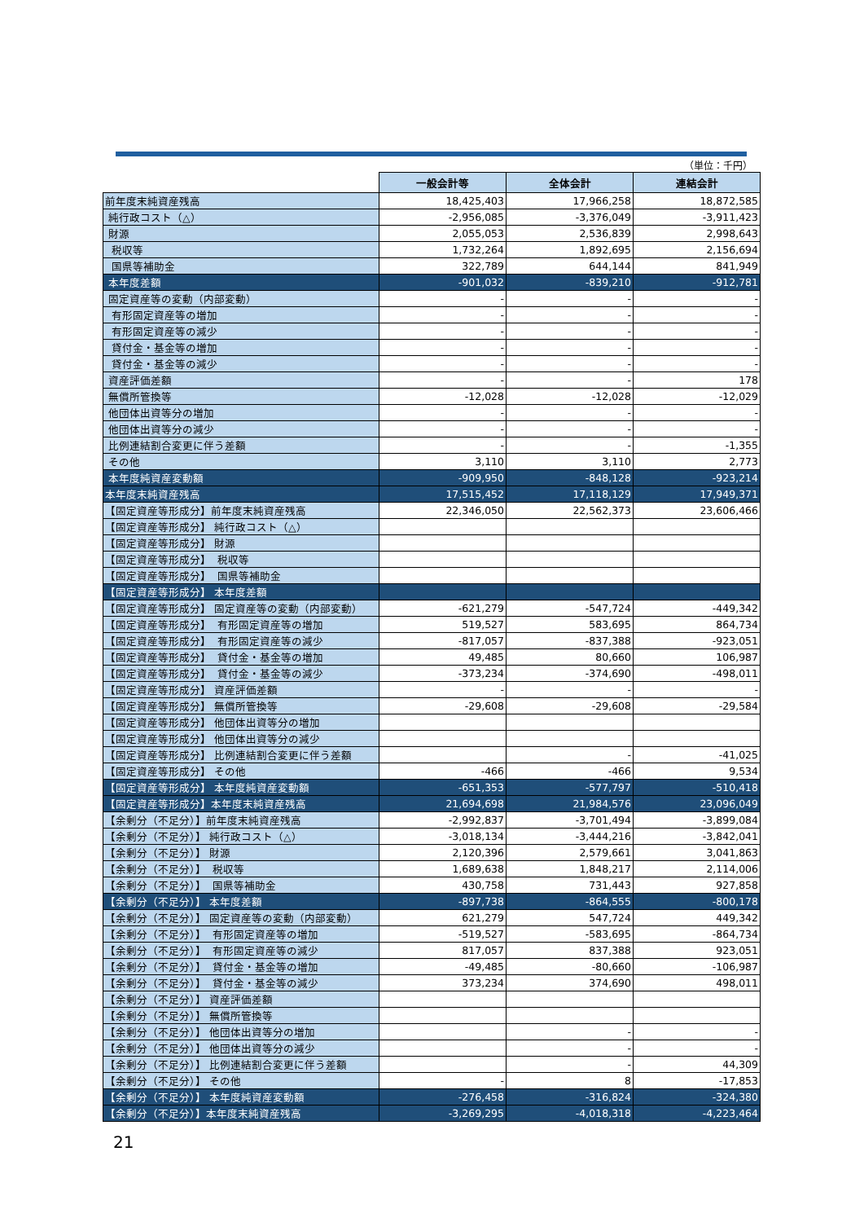（単位：千円）
| | 一般会計等 | 全体会計 | 連結会計 |
| 前年度末純資産残高 | 18,425,403 | 17,966,258 | 18,872,585 |
| 純行政コスト（△） | -2,956,085 | -3,376,049 | -3,911,423 |
| 財源 | 2,055,053 | 2,536,839 | 2,998,643 |
| 税収等 | 1,732,264 | 1,892,695 | 2,156,694 |
| 国県等補助金 | 322,789 | 644,144 | 841,949 |
| 本年度差額 | -901,032 | -839,210 | -912,781 |
| 固定資産等の変動（内部変動） | - | - | - |
| 有形固定資産等の増加 | - | - | - |
| 有形固定資産等の減少 | - | - | - |
| 貸付金・基金等の増加 | - | - | - |
| 貸付金・基金等の減少 | - | - | - |
| 資産評価差額 | - | - | 178 |
| 無償所管換等 | -12,028 | -12,028 | -12,029 |
| 他団体出資等分の増加 | - | - | - |
| 他団体出資等分の減少 | - | - | - |
| 比例連結割合変更に伴う差額 | - | - | -1,355 |
| その他 | 3,110 | 3,110 | 2,773 |
| 本年度純資産変動額 | -909,950 | -848,128 | -923,214 |
| 本年度末純資産残高 | 17,515,452 | 17,118,129 | 17,949,371 |
| 【固定資産等形成分】前年度末純資産残高 | 22,346,050 | 22,562,373 | 23,606,466 |
| 【固定資産等形成分】 純行政コスト（△） | | | |
| 【固定資産等形成分】 財源 | | | |
| 【固定資産等形成分】 税収等 | | | |
| 【固定資産等形成分】 国県等補助金 | | | |
| 【固定資産等形成分】 本年度差額 | | | |
| 【固定資産等形成分】 固定資産等の変動（内部変動） | -621,279 | -547,724 | -449,342 |
| 【固定資産等形成分】 有形固定資産等の増加 | 519,527 | 583,695 | 864,734 |
| 【固定資産等形成分】 有形固定資産等の減少 | -817,057 | -837,388 | -923,051 |
| 【固定資産等形成分】 貸付金・基金等の増加 | 49,485 | 80,660 | 106,987 |
| 【固定資産等形成分】 貸付金・基金等の減少 | -373,234 | -374,690 | -498,011 |
| 【固定資産等形成分】 資産評価差額 | - | - | - |
| 【固定資産等形成分】 無償所管換等 | -29,608 | -29,608 | -29,584 |
| 【固定資産等形成分】 他団体出資等分の増加 | | | |
| 【固定資産等形成分】 他団体出資等分の減少 | | | |
| 【固定資産等形成分】 比例連結割合変更に伴う差額 | | - | -41,025 |
| 【固定資産等形成分】 その他 | -466 | -466 | 9,534 |
| 【固定資産等形成分】 本年度純資産変動額 | -651,353 | -577,797 | -510,418 |
| 【固定資産等形成分】本年度末純資産残高 | 21,694,698 | 21,984,576 | 23,096,049 |
| 【余剰分（不足分）】前年度末純資産残高 | -2,992,837 | -3,701,494 | -3,899,084 |
| 【余剰分（不足分）】 純行政コスト（△） | -3,018,134 | -3,444,216 | -3,842,041 |
| 【余剰分（不足分）】 財源 | 2,120,396 | 2,579,661 | 3,041,863 |
| 【余剰分（不足分）】 税収等 | 1,689,638 | 1,848,217 | 2,114,006 |
| 【余剰分（不足分）】 国県等補助金 | 430,758 | 731,443 | 927,858 |
| 【余剰分（不足分）】 本年度差額 | -897,738 | -864,555 | -800,178 |
| 【余剰分（不足分）】 固定資産等の変動（内部変動） | 621,279 | 547,724 | 449,342 |
| 【余剰分（不足分）】 有形固定資産等の増加 | -519,527 | -583,695 | -864,734 |
| 【余剰分（不足分）】 有形固定資産等の減少 | 817,057 | 837,388 | 923,051 |
| 【余剰分（不足分）】 貸付金・基金等の増加 | -49,485 | -80,660 | -106,987 |
| 【余剰分（不足分）】 貸付金・基金等の減少 | 373,234 | 374,690 | 498,011 |
| 【余剰分（不足分）】 資産評価差額 | | | |
| 【余剰分（不足分）】 無償所管換等 | | | |
| 【余剰分（不足分）】 他団体出資等分の増加 | | - | - |
| 【余剰分（不足分）】 他団体出資等分の減少 | | - | - |
| 【余剰分（不足分）】 比例連結割合変更に伴う差額 | | - | 44,309 |
| 【余剰分（不足分）】 その他 | - | 8 | -17,853 |
| 【余剰分（不足分）】 本年度純資産変動額 | -276,458 | -316,824 | -324,380 |
| 【余剰分（不足分）】本年度末純資産残高 | -3,269,295 | -4,018,318 | -4,223,464 |
21